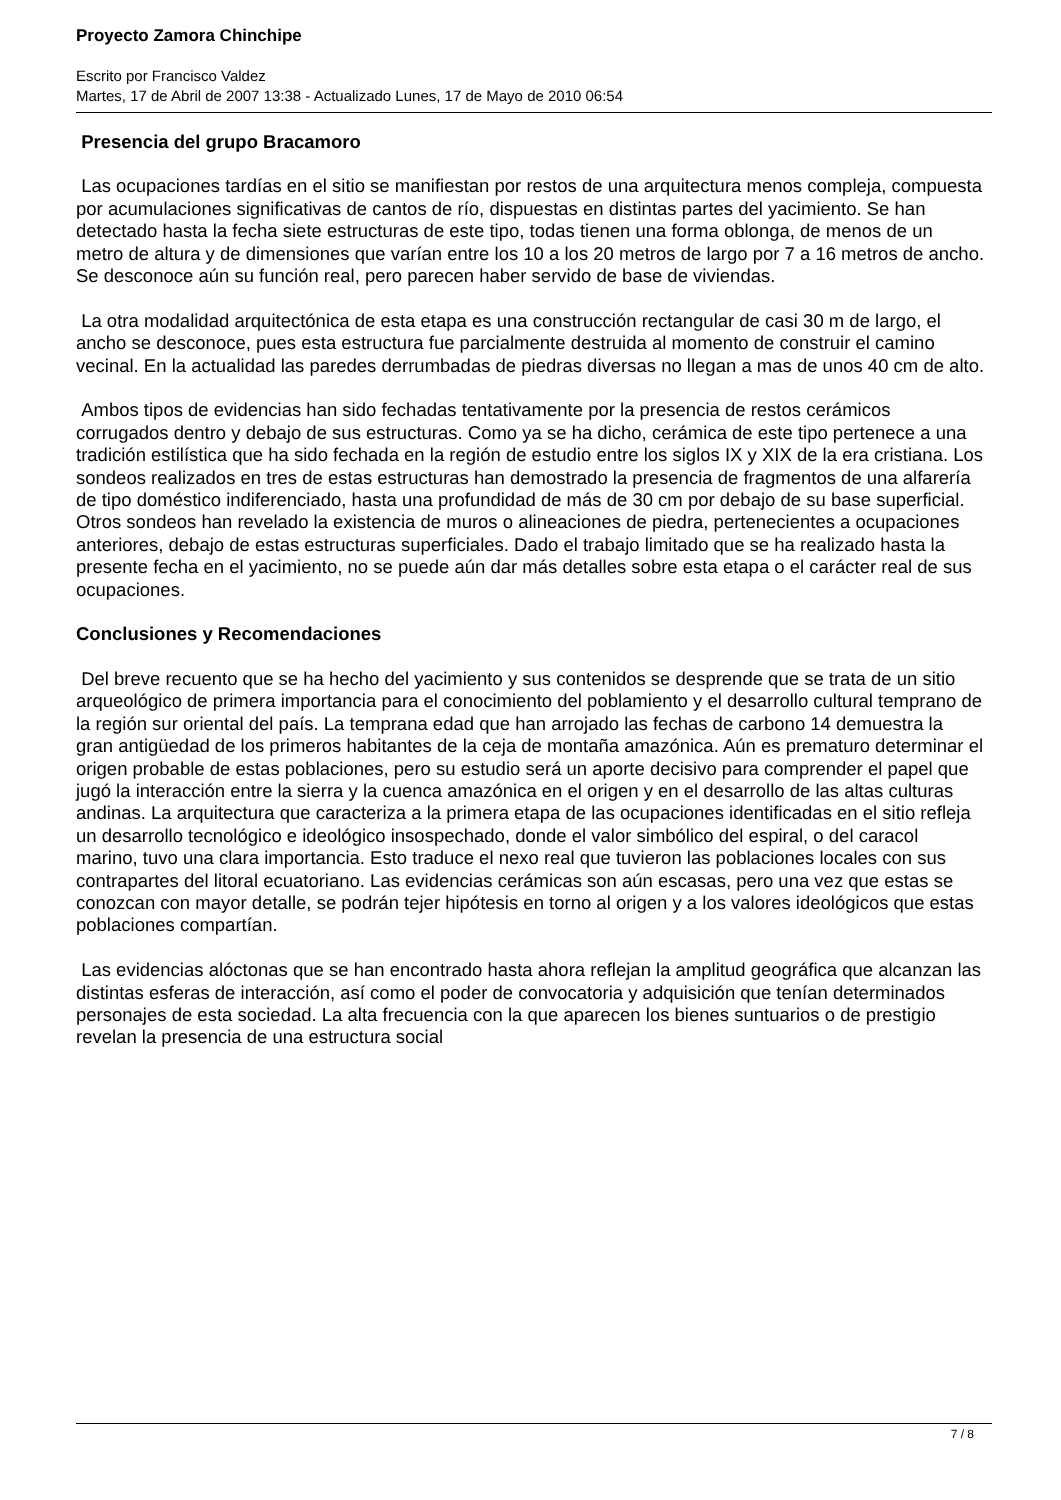Proyecto Zamora Chinchipe
Escrito por Francisco Valdez
Martes, 17 de Abril de 2007 13:38 - Actualizado Lunes, 17 de Mayo de 2010 06:54
Presencia del grupo Bracamoro
Las ocupaciones tardías en el sitio se manifiestan por restos de una arquitectura menos compleja, compuesta por acumulaciones significativas de cantos de río, dispuestas en distintas partes del yacimiento. Se han detectado hasta la fecha siete estructuras de este tipo, todas tienen una forma oblonga, de menos de un metro de altura y de dimensiones que varían entre los 10 a los 20 metros de largo por 7 a 16 metros de ancho. Se desconoce aún su función real, pero parecen haber servido de base de viviendas.
La otra modalidad arquitectónica de esta etapa es una construcción rectangular de casi 30 m de largo, el ancho se desconoce, pues esta estructura fue parcialmente destruida al momento de construir el camino vecinal. En la actualidad las paredes derrumbadas de piedras diversas no llegan a mas de unos 40 cm de alto.
Ambos tipos de evidencias han sido fechadas tentativamente por la presencia de restos cerámicos corrugados dentro y debajo de sus estructuras. Como ya se ha dicho, cerámica de este tipo pertenece a una tradición estilística que ha sido fechada en la región de estudio entre los siglos IX y XIX de la era cristiana. Los sondeos realizados en tres de estas estructuras han demostrado la presencia de fragmentos de una alfarería de tipo doméstico indiferenciado, hasta una profundidad de más de 30 cm por debajo de su base superficial. Otros sondeos han revelado la existencia de muros o alineaciones de piedra, pertenecientes a ocupaciones anteriores, debajo de estas estructuras superficiales. Dado el trabajo limitado que se ha realizado hasta la presente fecha en el yacimiento, no se puede aún dar más detalles sobre esta etapa o el carácter real de sus ocupaciones.
Conclusiones y Recomendaciones
Del breve recuento que se ha hecho del yacimiento y sus contenidos se desprende que se trata de un sitio arqueológico de primera importancia para el conocimiento del poblamiento y el desarrollo cultural temprano de la región sur oriental del país. La temprana edad que han arrojado las fechas de carbono 14 demuestra la gran antigüedad de los primeros habitantes de la ceja de montaña amazónica. Aún es prematuro determinar el origen probable de estas poblaciones, pero su estudio será un aporte decisivo para comprender el papel que jugó la interacción entre la sierra y la cuenca amazónica en el origen y en el desarrollo de las altas culturas andinas. La arquitectura que caracteriza a la primera etapa de las ocupaciones identificadas en el sitio refleja un desarrollo tecnológico e ideológico insospechado, donde el valor simbólico del espiral, o del caracol marino, tuvo una clara importancia. Esto traduce el nexo real que tuvieron las poblaciones locales con sus contrapartes del litoral ecuatoriano. Las evidencias cerámicas son aún escasas, pero una vez que estas se conozcan con mayor detalle, se podrán tejer hipótesis en torno al origen y a los valores ideológicos que estas poblaciones compartían.
Las evidencias alóctonas que se han encontrado hasta ahora reflejan la amplitud geográfica que alcanzan las distintas esferas de interacción, así como el poder de convocatoria y adquisición que tenían determinados personajes de esta sociedad. La alta frecuencia con la que aparecen los bienes suntuarios o de prestigio revelan la presencia de una estructura social
7 / 8